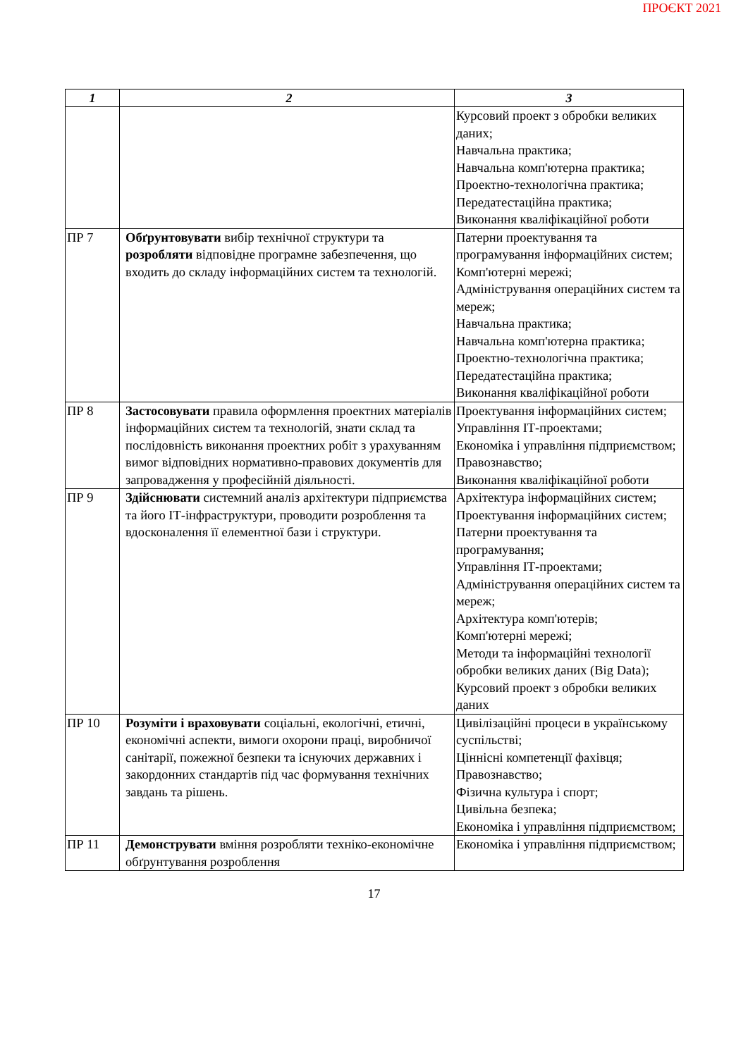ПРОЄКТ 2021
| 1 | 2 | 3 |
| --- | --- | --- |
| | | Курсовий проект з обробки великих даних; Навчальна практика; Навчальна комп'ютерна практика; Проектно-технологічна практика; Передатестаційна практика; Виконання кваліфікаційної роботи |
| ПР 7 | Обґрунтовувати вибір технічної структури та розробляти відповідне програмне забезпечення, що входить до складу інформаційних систем та технологій. | Патерни проектування та програмування інформаційних систем; Комп'ютерні мережі; Адміністрування операційних систем та мереж; Навчальна практика; Навчальна комп'ютерна практика; Проектно-технологічна практика; Передатестаційна практика; Виконання кваліфікаційної роботи |
| ПР 8 | Застосовувати правила оформлення проектних матеріалів інформаційних систем та технологій, знати склад та послідовність виконання проектних робіт з урахуванням вимог відповідних нормативно-правових документів для запровадження у професійній діяльності. | Проектування інформаційних систем; Управління ІТ-проектами; Економіка і управління підприємством; Правознавство; Виконання кваліфікаційної роботи |
| ПР 9 | Здійснювати системний аналіз архітектури підприємства та його ІТ-інфраструктури, проводити розроблення та вдосконалення її елементної бази і структури. | Архітектура інформаційних систем; Проектування інформаційних систем; Патерни проектування та програмування; Управління ІТ-проектами; Адміністрування операційних систем та мереж; Архітектура комп'ютерів; Комп'ютерні мережі; Методи та інформаційні технології обробки великих даних (Big Data); Курсовий проект з обробки великих даних |
| ПР 10 | Розуміти і враховувати соціальні, екологічні, етичні, економічні аспекти, вимоги охорони праці, виробничої санітарії, пожежної безпеки та існуючих державних і закордонних стандартів під час формування технічних завдань та рішень. | Цивілізаційні процеси в українському суспільстві; Ціннісні компетенції фахівця; Правознавство; Фізична культура і спорт; Цивільна безпека; Економіка і управління підприємством; |
| ПР 11 | Демонструвати вміння розробляти техніко-економічне обґрунтування розроблення | Економіка і управління підприємством; |
17